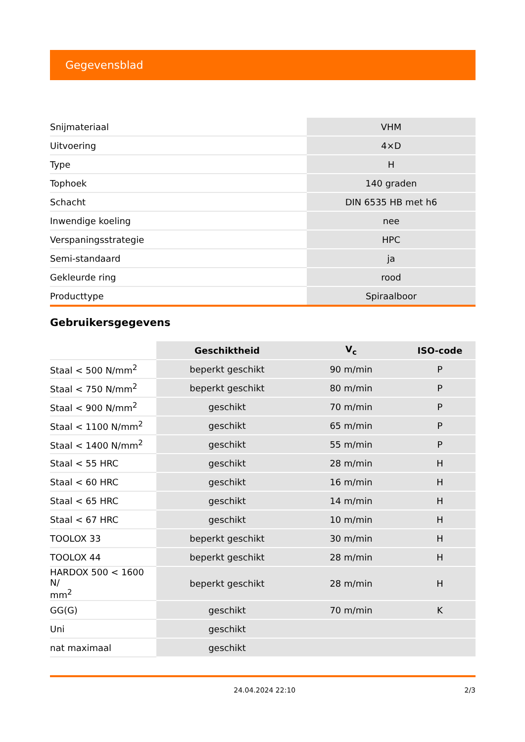Gegevensblad
| Snijmateriaal | VHM |
| Uitvoering | 4×D |
| Type | H |
| Tophoek | 140 graden |
| Schacht | DIN 6535 HB met h6 |
| Inwendige koeling | nee |
| Verspaningsstrategie | HPC |
| Semi-standaard | ja |
| Gekleurde ring | rood |
| Producttype | Spiraalboor |
Gebruikersgegevens
| | Geschiktheid | V<sub>c</sub> | ISO-code |
| --- | --- | --- | --- |
| Staal < 500 N/mm<sup>2</sup> | beperkt geschikt | 90 m/min | P |
| Staal < 750 N/mm<sup>2</sup> | beperkt geschikt | 80 m/min | P |
| Staal < 900 N/mm<sup>2</sup> | geschikt | 70 m/min | P |
| Staal < 1100 N/mm<sup>2</sup> | geschikt | 65 m/min | P |
| Staal < 1400 N/mm<sup>2</sup> | geschikt | 55 m/min | P |
| Staal < 55 HRC | geschikt | 28 m/min | H |
| Staal < 60 HRC | geschikt | 16 m/min | H |
| Staal < 65 HRC | geschikt | 14 m/min | H |
| Staal < 67 HRC | geschikt | 10 m/min | H |
| TOOLOX 33 | beperkt geschikt | 30 m/min | H |
| TOOLOX 44 | beperkt geschikt | 28 m/min | H |
| HARDOX 500 < 1600 N/ mm<sup>2</sup> | beperkt geschikt | 28 m/min | H |
| GG(G) | geschikt | 70 m/min | K |
| Uni | geschikt | | |
| nat maximaal | geschikt | | |
24.04.2024 22:10 2/3